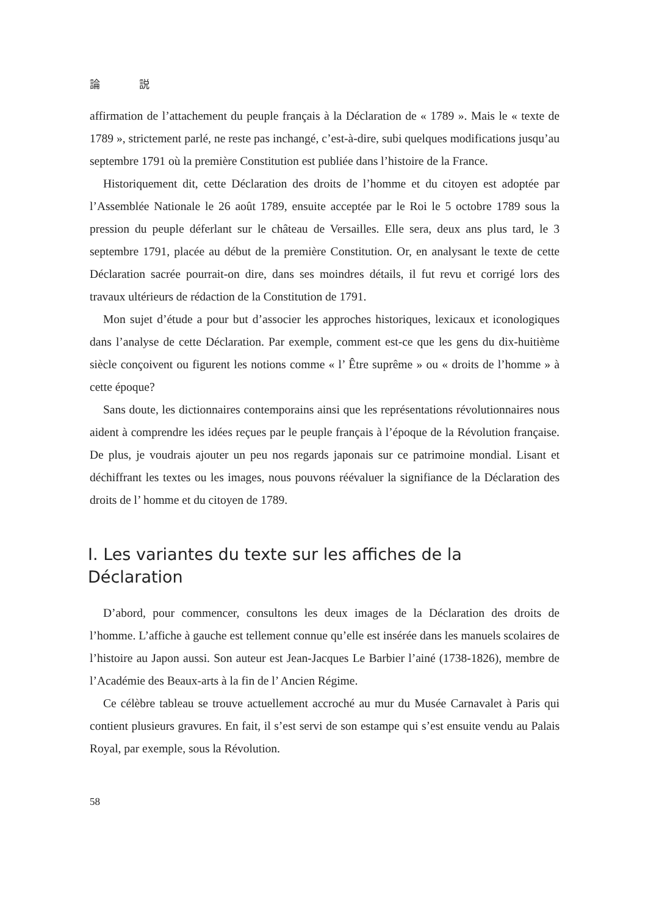論 説
affirmation de l’attachement du peuple français à la Déclaration de « 1789 ». Mais le « texte de 1789 », strictement parlé, ne reste pas inchangé, c’est-à-dire, subi quelques modifications jusqu’au septembre 1791 où la première Constitution est publiée dans l’histoire de la France.
Historiquement dit, cette Déclaration des droits de l’homme et du citoyen est adoptée par l’Assemblée Nationale le 26 août 1789, ensuite acceptée par le Roi le 5 octobre 1789 sous la pression du peuple déferlant sur le château de Versailles. Elle sera, deux ans plus tard, le 3 septembre 1791, placée au début de la première Constitution. Or, en analysant le texte de cette Déclaration sacrée pourrait-on dire, dans ses moindres détails, il fut revu et corrigé lors des travaux ultérieurs de rédaction de la Constitution de 1791.
Mon sujet d’étude a pour but d’associer les approches historiques, lexicaux et iconologiques dans l’analyse de cette Déclaration. Par exemple, comment est-ce que les gens du dix-huitième siècle conçoivent ou figurent les notions comme « l’ Être suprême » ou « droits de l’homme » à cette époque?
Sans doute, les dictionnaires contemporains ainsi que les représentations révolutionnaires nous aident à comprendre les idées reçues par le peuple français à l’époque de la Révolution française. De plus, je voudrais ajouter un peu nos regards japonais sur ce patrimoine mondial. Lisant et déchiffrant les textes ou les images, nous pouvons réévaluer la signifiance de la Déclaration des droits de l’ homme et du citoyen de 1789.
I. Les variantes du texte sur les affiches de la Déclaration
D’abord, pour commencer, consultons les deux images de la Déclaration des droits de l’homme. L’affiche à gauche est tellement connue qu’elle est insérée dans les manuels scolaires de l’histoire au Japon aussi. Son auteur est Jean-Jacques Le Barbier l’ainé (1738-1826), membre de l’Académie des Beaux-arts à la fin de l’ Ancien Régime.
Ce célèbre tableau se trouve actuellement accroché au mur du Musée Carnavalet à Paris qui contient plusieurs gravures. En fait, il s’est servi de son estampe qui s’est ensuite vendu au Palais Royal, par exemple, sous la Révolution.
58